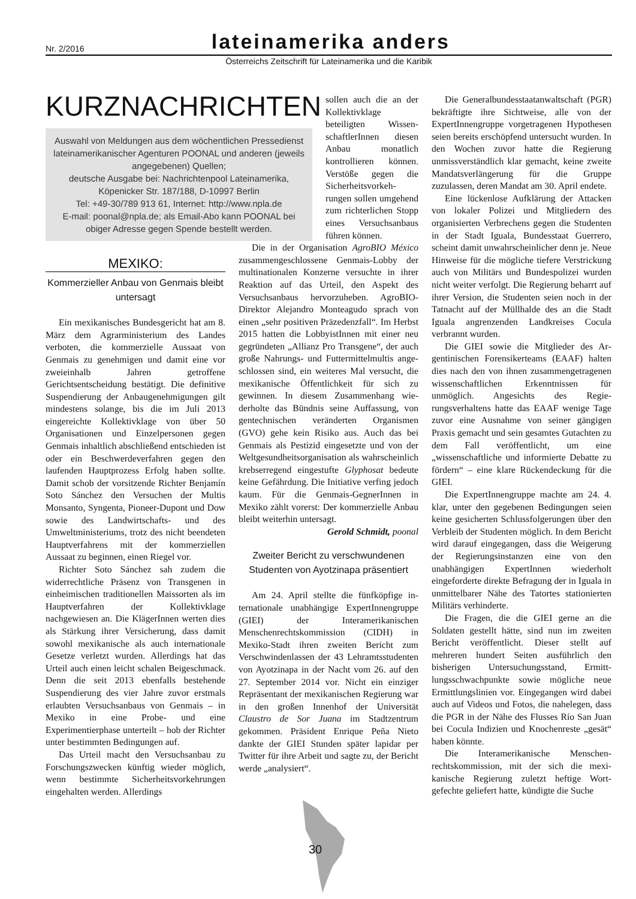Nr. 2/2016 lateinamerika anders
Österreichs Zeitschrift für Lateinamerika und die Karibik
KURZNACHRICHTEN
Auswahl von Meldungen aus dem wöchentlichen Presse­dienst lateinamerikanischer Agenturen POONAL und anderen (jeweils angegebenen) Quellen;
deutsche Ausgabe bei: Nachrichtenpool Lateinamerika, Köpenicker Str. 187/188, D-10997 Berlin
Tel: +49-30/789 913 61, Internet: http://www.npla.de
E-mail: poonal@npla.de; als Email-Abo kann POONAL bei obiger Adresse gegen Spende bestellt werden.
sollen auch die an der Kollektivklage beteiligten Wissen­schaftlerInnen diesen Anbau monatlich kontrollieren können. Verstöße gegen die Sicherheitsvorkeh­rungen sollen umge­hend zum richterli­chen Stopp eines Versuchsanbaus führen können.
MEXIKO:
Kommerzieller Anbau von Genmais bleibt untersagt
Ein mexikanisches Bundesgericht hat am 8. März dem Agrarministerium des Landes verboten, die kommerzielle Aus­saat von Genmais zu genehmigen und damit eine vor zweieinhalb Jahren getrof­fene Gerichtsentscheidung bestätigt. Die definitive Suspendierung der Anbauge­nehmigungen gilt mindestens solange, bis die im Juli 2013 eingereichte Kollektiv­klage von über 50 Organisationen und Ein­zelpersonen gegen Genmais inhaltlich ab­schließend entschieden ist oder ein Be­schwerdeverfahren gegen den laufenden Hauptprozess Erfolg haben sollte. Damit schob der vorsitzende Richter Benjamín Soto Sánchez den Versuchen der Multis Monsanto, Syngenta, Pioneer-Dupont und Dow sowie des Landwirtschafts- und des Umweltministeriums, trotz des nicht be­endeten Hauptverfahrens mit der kommer­ziellen Aussaat zu beginnen, einen Riegel vor.
Richter Soto Sánchez sah zudem die widerrechtliche Präsenz von Transgenen in einheimischen traditionellen Maissorten als im Hauptverfahren der Kollektivklage nachgewiesen an. Die KlägerInnen werten dies als Stärkung ihrer Versicherung, dass damit sowohl mexikanische als auch in­ternationale Gesetze verletzt wurden. Al­lerdings hat das Urteil auch einen leicht schalen Beigeschmack. Denn die seit 2013 ebenfalls bestehende Suspendierung des vier Jahre zuvor erstmals erlaubten Ver­suchsanbaus von Genmais – in Mexiko in eine Probe- und eine Experimentierphase unterteilt – hob der Richter unter be­stimmten Bedingungen auf.
Das Urteil macht den Versuchsanbau zu Forschungszwecken künftig wieder möglich, wenn bestimmte Sicherheitsvor­kehrungen eingehalten werden. Allerdings
Die in der Organisation AgroBIO México zusammengeschlossene Genmais-Lobby der multinationalen Konzerne ver­suchte in ihrer Reaktion auf das Urteil, den Aspekt des Versuchsanbaus hervorzuhe­ben. AgroBIO-Direktor Alejandro Mon­teagudo sprach von einen „sehr positiven Präzedenzfall“. Im Herbst 2015 hatten die LobbyistInnen mit einer neu gegründeten „Allianz Pro Transgene“, der auch große Nahrungs- und Futtermittelmultis ange­schlossen sind, ein weiteres Mal versucht, die mexikanische Öffentlichkeit für sich zu gewinnen. In diesem Zusammenhang wie­derholte das Bündnis seine Auffassung, von gentechnischen veränderten Organis­men (GVO) gehe kein Risiko aus. Auch das bei Genmais als Pestizid eingesetzte und von der Weltgesundheitsorganisation als wahrscheinlich krebserregend einge­stufte Glyphosat bedeute keine Gefähr­dung. Die Initiative verfing jedoch kaum. Für die Genmais-GegnerInnen in Mexiko zählt vorerst: Der kommerzielle Anbau bleibt weiterhin untersagt.
Gerold Schmidt, poonal
Zweiter Bericht zu verschwundenen Studenten von Ayotzinapa präsentiert
Am 24. April stellte die fünfköpfige in­ternationale unabhängige ExpertInnen­gruppe (GIEI) der Interamerikanischen Menschenrechtskommission (CIDH) in Mexiko-Stadt ihren zweiten Bericht zum Verschwindenlassen der 43 Lehramtsstu­denten von Ayotzinapa in der Nacht vom 26. auf den 27. September 2014 vor. Nicht ein einziger Repräsentant der mexikani­schen Regierung war in den großen Innen­hof der Universität Claustro de Sor Juana im Stadtzentrum gekommen. Präsident En­rique Peña Nieto dankte der GIEI Stunden später lapidar per Twitter für ihre Arbeit und sagte zu, der Bericht werde „analy­siert“.
Die Generalbundesstaatanwaltschaft (PGR) bekräftigte ihre Sichtweise, alle von der ExpertInnengruppe vorgetragenen Hy­pothesen seien bereits erschöpfend unter­sucht wurden. In den Wochen zuvor hatte die Regierung unmissverständlich klar ge­macht, keine zweite Mandatsverlängerung für die Gruppe zuzulassen, deren Mandat am 30. April endete.
Eine lückenlose Aufklärung der Attacken von lokaler Polizei und Mitglie­dern des organisierten Verbrechens gegen die Studenten in der Stadt Iguala, Bundes­staat Guerrero, scheint damit unwahr­scheinlicher denn je. Neue Hinweise für die mögliche tiefere Verstrickung auch von Militärs und Bundespolizei wurden nicht weiter verfolgt. Die Regierung beharrt auf ihrer Version, die Studenten seien noch in der Tatnacht auf der Müllhalde des an die Stadt Iguala angrenzenden Landkreises Cocula verbrannt wurden.
Die GIEI sowie die Mitglieder des Ar­gentinischen Forensikerteams (EAAF) hal­ten dies nach den von ihnen zusammenge­tragenen wissenschaftlichen Erkenntnissen für unmöglich. Angesichts des Regie­rungsverhaltens hatte das EAAF wenige Tage zuvor eine Ausnahme von seiner gängigen Praxis gemacht und sein gesam­tes Gutachten zu dem Fall veröffentlicht, um eine „wissenschaftliche und informier­te Debatte zu fördern“ – eine klare Rückendeckung für die GIEI.
Die ExpertInnengruppe machte am 24. 4. klar, unter den gegebenen Bedingungen seien keine gesicherten Schlussfolgerun­gen über den Verbleib der Studenten mög­lich. In dem Bericht wird darauf einge­gangen, dass die Weigerung der Regie­rungsinstanzen eine von den unabhängigen ExpertInnen wiederholt eingeforderte di­rekte Befragung der in Iguala in unmittel­barer Nähe des Tatortes stationierten Militärs verhinderte.
Die Fragen, die die GIEI gerne an die Soldaten gestellt hätte, sind nun im zwei­ten Bericht veröffentlicht. Dieser stellt auf mehreren hundert Seiten ausführlich den bisherigen Untersuchungsstand, Ermitt­lungsschwachpunkte sowie mögliche neue Ermittlungslinien vor. Eingegangen wird dabei auch auf Videos und Fotos, die na­helegen, dass die PGR in der Nähe des Flusses Río San Juan bei Cocula Indizien und Knochenreste „gesät“ haben könnte.
Die Interamerikanische Menschen­rechtskommission, mit der sich die mexi­kanische Regierung zuletzt heftige Wort­gefechte geliefert hatte, kündigte die Suche
30